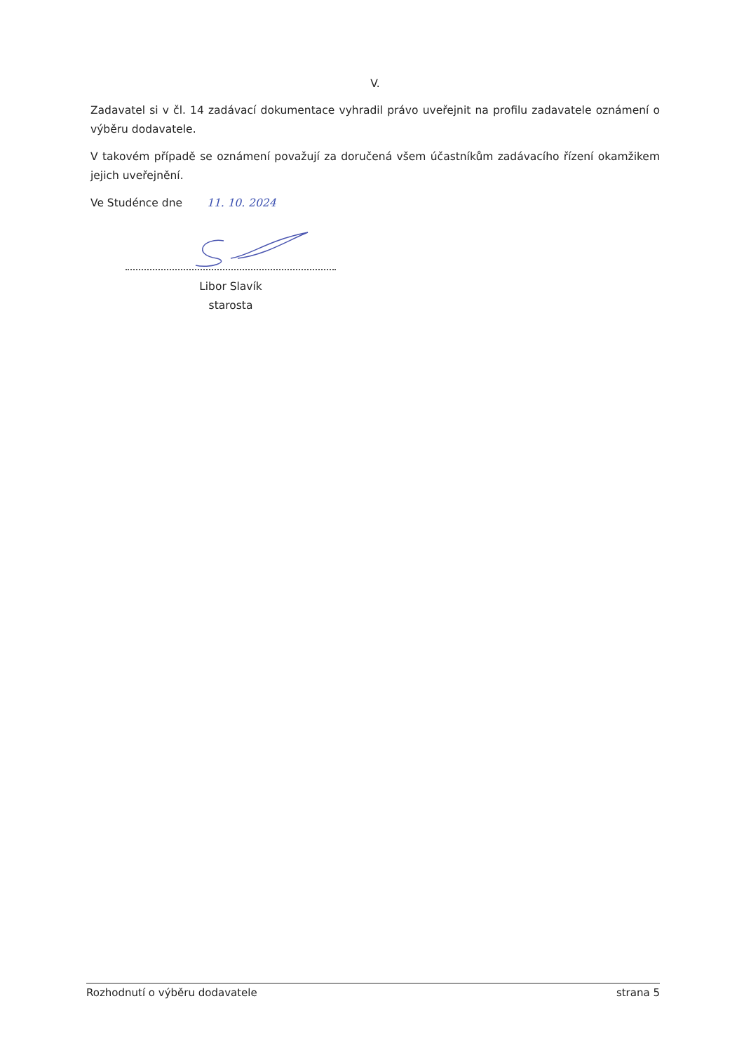V.
Zadavatel si v čl. 14 zadávací dokumentace vyhradil právo uveřejnit na profilu zadavatele oznámení o výběru dodavatele.
V takovém případě se oznámení považují za doručená všem účastníkům zadávacího řízení okamžikem jejich uveřejnění.
Ve Studénce dne 11. 10. 2024
Libor Slavík
starosta
Rozhodnutí o výběru dodavatele strana 5